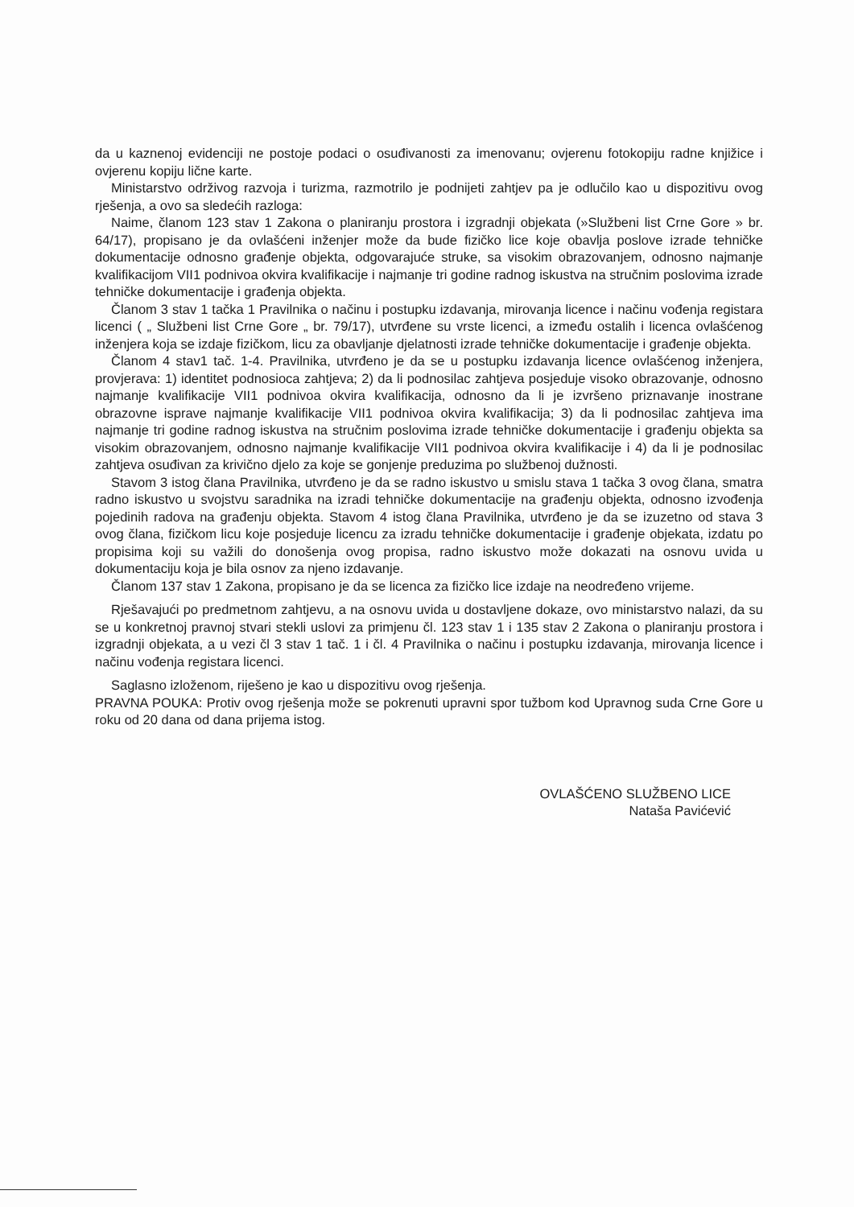da u kaznenoj evidenciji ne postoje podaci o osuđivanosti za imenovanu; ovjerenu fotokopiju radne knjižice i ovjerenu kopiju lične karte.
Ministarstvo održivog razvoja i turizma, razmotrilo je podnijeti zahtjev pa je odlučilo kao u dispozitivu ovog rješenja, a ovo sa sledećih razloga:
Naime, članom 123 stav 1 Zakona o planiranju prostora i izgradnji objekata (»Službeni list Crne Gore » br. 64/17), propisano je da ovlašćeni inženjer može da bude fizičko lice koje obavlja poslove izrade tehničke dokumentacije odnosno građenje objekta, odgovarajuće struke, sa visokim obrazovanjem, odnosno najmanje kvalifikacijom VII1 podnivoa okvira kvalifikacije i najmanje tri godine radnog iskustva na stručnim poslovima izrade tehničke dokumentacije i građenja objekta.
Članom 3 stav 1 tačka 1 Pravilnika o načinu i postupku izdavanja, mirovanja licence i načinu vođenja registara licenci ( „ Službeni list Crne Gore „ br. 79/17), utvrđene su vrste licenci, a između ostalih i licenca ovlašćenog inženjera koja se izdaje fizičkom, licu za obavljanje djelatnosti izrade tehničke dokumentacije i građenje objekta.
Članom 4 stav1 tač. 1-4. Pravilnika, utvrđeno je da se u postupku izdavanja licence ovlašćenog inženjera, provjerava: 1) identitet podnosioca zahtjeva; 2) da li podnosilac zahtjeva posjeduje visoko obrazovanje, odnosno najmanje kvalifikacije VII1 podnivoa okvira kvalifikacija, odnosno da li je izvršeno priznavanje inostrane obrazovne isprave najmanje kvalifikacije VII1 podnivoa okvira kvalifikacija; 3) da li podnosilac zahtjeva ima najmanje tri godine radnog iskustva na stručnim poslovima izrade tehničke dokumentacije i građenju objekta sa visokim obrazovanjem, odnosno najmanje kvalifikacije VII1 podnivoa okvira kvalifikacije i 4) da li je podnosilac zahtjeva osuđivan za krivično djelo za koje se gonjenje preduzima po službenoj dužnosti.
Stavom 3 istog člana Pravilnika, utvrđeno je da se radno iskustvo u smislu stava 1 tačka 3 ovog člana, smatra radno iskustvo u svojstvu saradnika na izradi tehničke dokumentacije na građenju objekta, odnosno izvođenja pojedinih radova na građenju objekta. Stavom 4 istog člana Pravilnika, utvrđeno je da se izuzetno od stava 3 ovog člana, fizičkom licu koje posjeduje licencu za izradu tehničke dokumentacije i građenje objekata, izdatu po propisima koji su važili do donošenja ovog propisa, radno iskustvo može dokazati na osnovu uvida u dokumentaciju koja je bila osnov za njeno izdavanje.
Članom 137 stav 1 Zakona, propisano je da se licenca za fizičko lice izdaje na neodređeno vrijeme.
Rješavajući po predmetnom zahtjevu, a na osnovu uvida u dostavljene dokaze, ovo ministarstvo nalazi, da su se u konkretnoj pravnoj stvari stekli uslovi za primjenu čl. 123 stav 1 i 135 stav 2 Zakona o planiranju prostora i izgradnji objekata, a u vezi čl 3 stav 1 tač. 1 i čl. 4 Pravilnika o načinu i postupku izdavanja, mirovanja licence i načinu vođenja registara licenci.
Saglasno izloženom, riješeno je kao u dispozitivu ovog rješenja.
PRAVNA POUKA: Protiv ovog rješenja može se pokrenuti upravni spor tužbom kod Upravnog suda Crne Gore u roku od 20 dana od dana prijema istog.
OVLAŠĆENO SLUŽBENO LICE
Nataša Pavićević